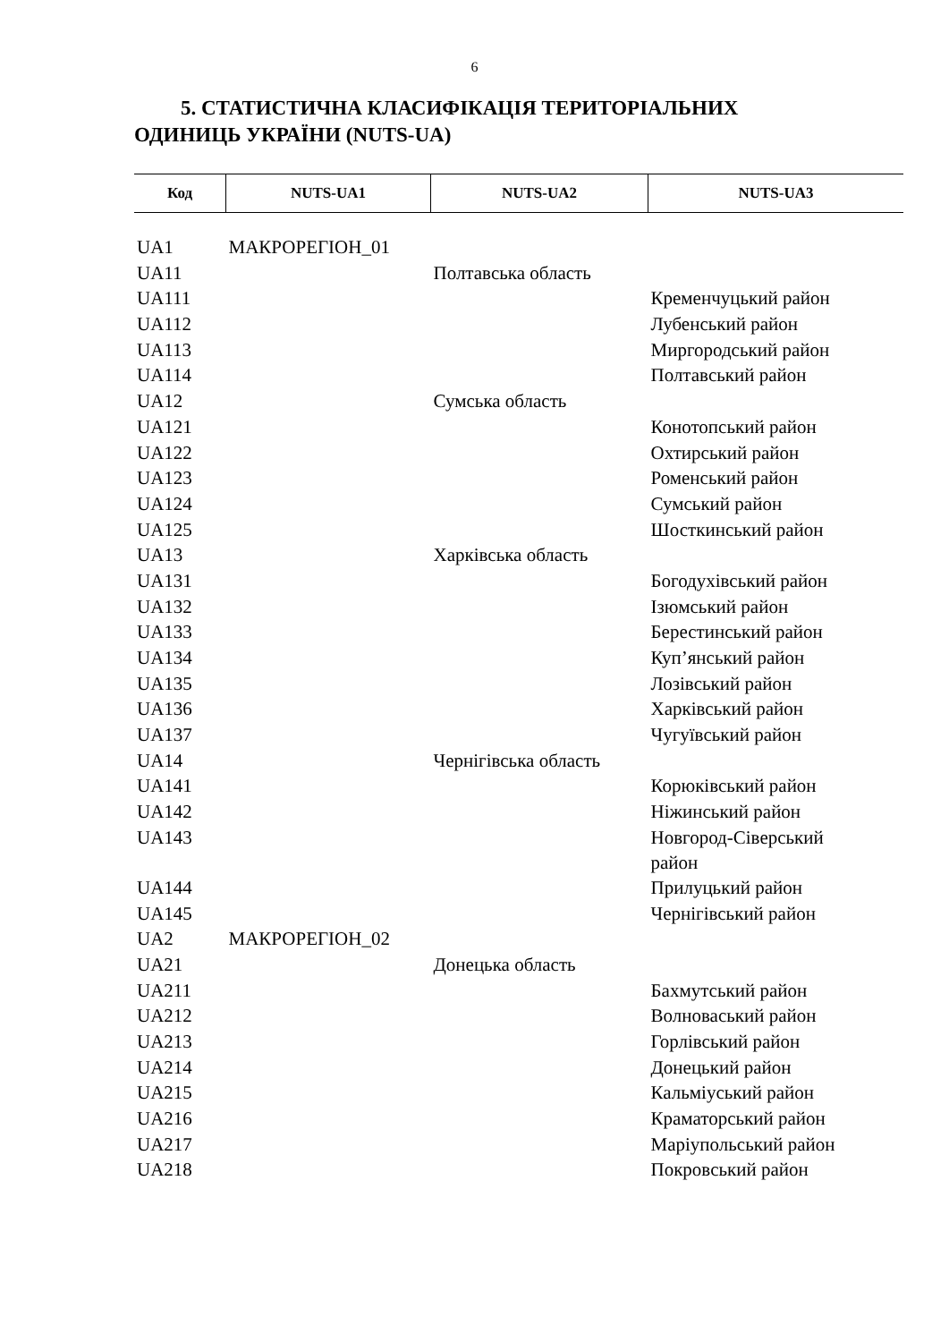6
5. СТАТИСТИЧНА КЛАСИФІКАЦІЯ ТЕРИТОРІАЛЬНИХ
ОДИНИЦЬ УКРАЇНИ (NUTS-UA)
| Код | NUTS-UA1 | NUTS-UA2 | NUTS-UA3 |
| --- | --- | --- | --- |
| UA1 | МАКРОРЕГІОН_01 | | |
| UA11 | | Полтавська область | |
| UA111 | | | Кременчуцький район |
| UA112 | | | Лубенський район |
| UA113 | | | Миргородський район |
| UA114 | | | Полтавський район |
| UA12 | | Сумська область | |
| UA121 | | | Конотопський район |
| UA122 | | | Охтирський район |
| UA123 | | | Роменський район |
| UA124 | | | Сумський район |
| UA125 | | | Шосткинський район |
| UA13 | | Харківська область | |
| UA131 | | | Богодухівський район |
| UA132 | | | Ізюмський район |
| UA133 | | | Берестинський район |
| UA134 | | | Куп’янський район |
| UA135 | | | Лозівський район |
| UA136 | | | Харківський район |
| UA137 | | | Чугуївський район |
| UA14 | | Чернігівська область | |
| UA141 | | | Корюківський район |
| UA142 | | | Ніжинський район |
| UA143 | | | Новгород-Сіверський район |
| UA144 | | | Прилуцький район |
| UA145 | | | Чернігівський район |
| UA2 | МАКРОРЕГІОН_02 | | |
| UA21 | | Донецька область | |
| UA211 | | | Бахмутський район |
| UA212 | | | Волноваський район |
| UA213 | | | Горлівський район |
| UA214 | | | Донецький район |
| UA215 | | | Кальміуський район |
| UA216 | | | Краматорський район |
| UA217 | | | Маріупольський район |
| UA218 | | | Покровський район |